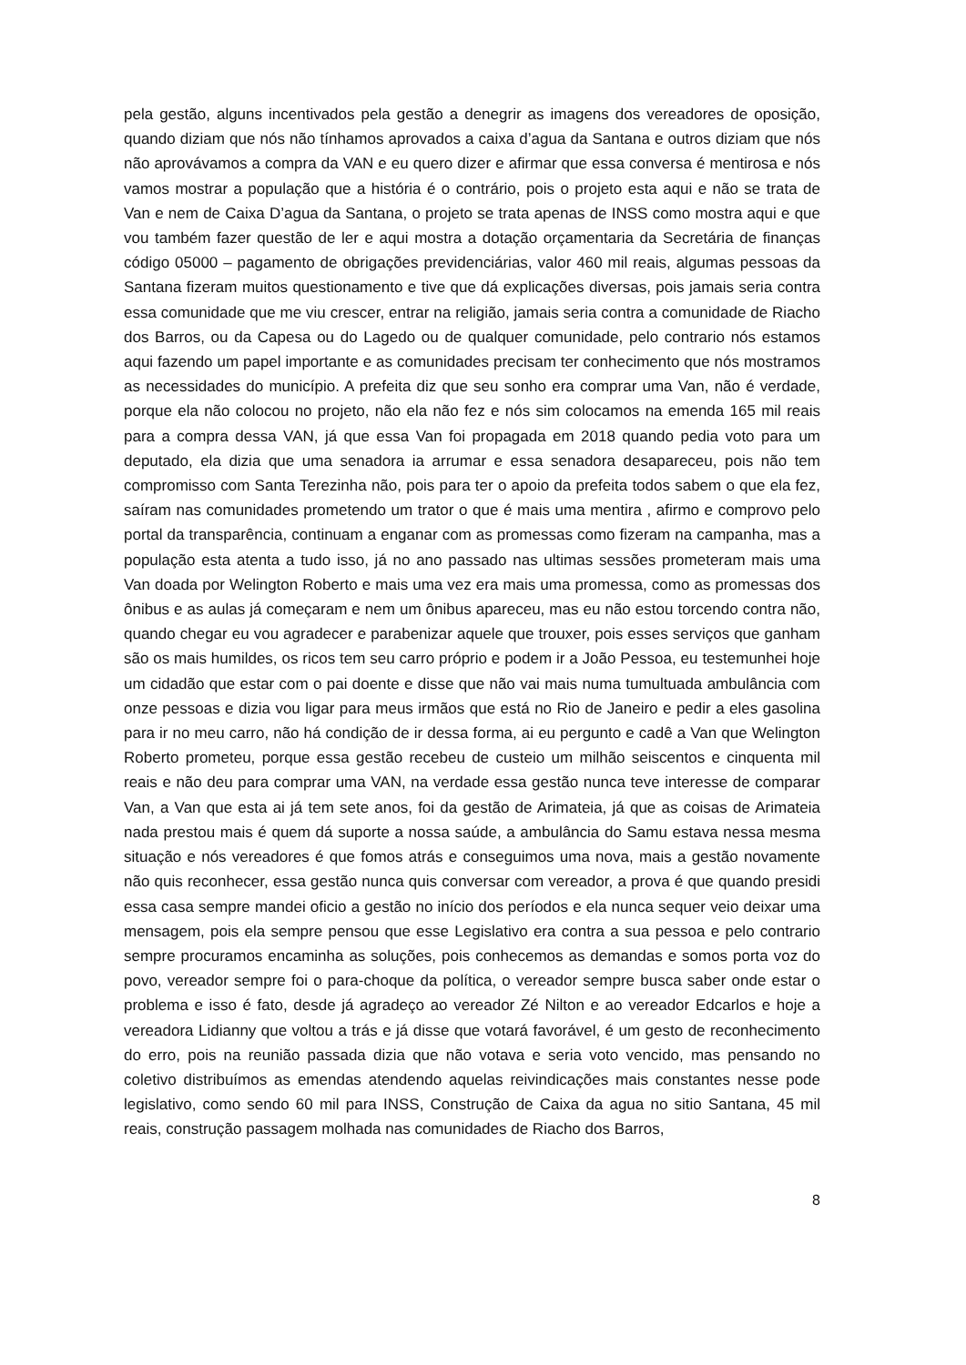pela gestão, alguns incentivados pela gestão a denegrir as imagens dos vereadores de oposição, quando diziam que nós não tínhamos aprovados a caixa d’agua da Santana e outros diziam que nós não aprovávamos a compra da VAN e eu quero dizer e afirmar que essa conversa é mentirosa e nós vamos mostrar a população que a história é o contrário, pois o projeto esta aqui e não se trata de Van e nem de Caixa D’agua da Santana, o projeto se trata apenas de INSS como mostra aqui e que vou também fazer questão de ler e aqui mostra a dotação orçamentaria da Secretária de finanças código 05000 – pagamento de obrigações previdenciárias, valor 460 mil reais, algumas pessoas da Santana fizeram muitos questionamento e tive que dá explicações diversas, pois jamais seria contra essa comunidade que me viu crescer, entrar na religião, jamais seria contra a comunidade de Riacho dos Barros, ou da Capesa ou do Lagedo ou de qualquer comunidade, pelo contrario nós estamos aqui fazendo um papel importante e as comunidades precisam ter conhecimento que nós mostramos as necessidades do município. A prefeita diz que seu sonho era comprar uma Van, não é verdade, porque ela não colocou no projeto, não ela não fez e nós sim colocamos na emenda 165 mil reais para a compra dessa VAN, já que essa Van foi propagada em 2018 quando pedia voto para um deputado, ela dizia que uma senadora ia arrumar e essa senadora desapareceu, pois não tem compromisso com Santa Terezinha não, pois para ter o apoio da prefeita todos sabem o que ela fez, saíram nas comunidades prometendo um trator o que é mais uma mentira , afirmo e comprovo pelo portal da transparência, continuam a enganar com as promessas como fizeram na campanha, mas a população esta atenta a tudo isso, já no ano passado nas ultimas sessões prometeram mais uma Van doada por Welington Roberto e mais uma vez era mais uma promessa, como as promessas dos ônibus e as aulas já começaram e nem um ônibus apareceu, mas eu não estou torcendo contra não, quando chegar eu vou agradecer e parabenizar aquele que trouxer, pois esses serviços que ganham são os mais humildes, os ricos tem seu carro próprio e podem ir a João Pessoa, eu testemunhei hoje um cidadão que estar com o pai doente e disse que não vai mais numa tumultuada ambulância com onze pessoas e dizia vou ligar para meus irmãos que está no Rio de Janeiro e pedir a eles gasolina para ir no meu carro, não há condição de ir dessa forma, ai eu pergunto e cadê a Van que Welington Roberto prometeu, porque essa gestão recebeu de custeio um milhão seiscentos e cinquenta mil reais e não deu para comprar uma VAN, na verdade essa gestão nunca teve interesse de comparar Van, a Van que esta ai já tem sete anos, foi da gestão de Arimateia, já que as coisas de Arimateia nada prestou mais é quem dá suporte a nossa saúde, a ambulância do Samu estava nessa mesma situação e nós vereadores é que fomos atrás e conseguimos uma nova, mais a gestão novamente não quis reconhecer, essa gestão nunca quis conversar com vereador, a prova é que quando presidi essa casa sempre mandei oficio a gestão no início dos períodos e ela nunca sequer veio deixar uma mensagem, pois ela sempre pensou que esse Legislativo era contra a sua pessoa e pelo contrario sempre procuramos encaminha as soluções, pois conhecemos as demandas e somos porta voz do povo, vereador sempre foi o para-choque da política, o vereador sempre busca saber onde estar o problema e isso é fato, desde já agradeço ao vereador Zé Nilton e ao vereador Edcarlos e hoje a vereadora Lidianny que voltou a trás e já disse que votará favorável, é um gesto de reconhecimento do erro, pois na reunião passada dizia que não votava e seria voto vencido, mas pensando no coletivo distribuímos as emendas atendendo aquelas reivindicações mais constantes nesse pode legislativo, como sendo 60 mil para INSS, Construção de Caixa da agua no sitio Santana, 45 mil reais, construção passagem molhada nas comunidades de Riacho dos Barros,
8